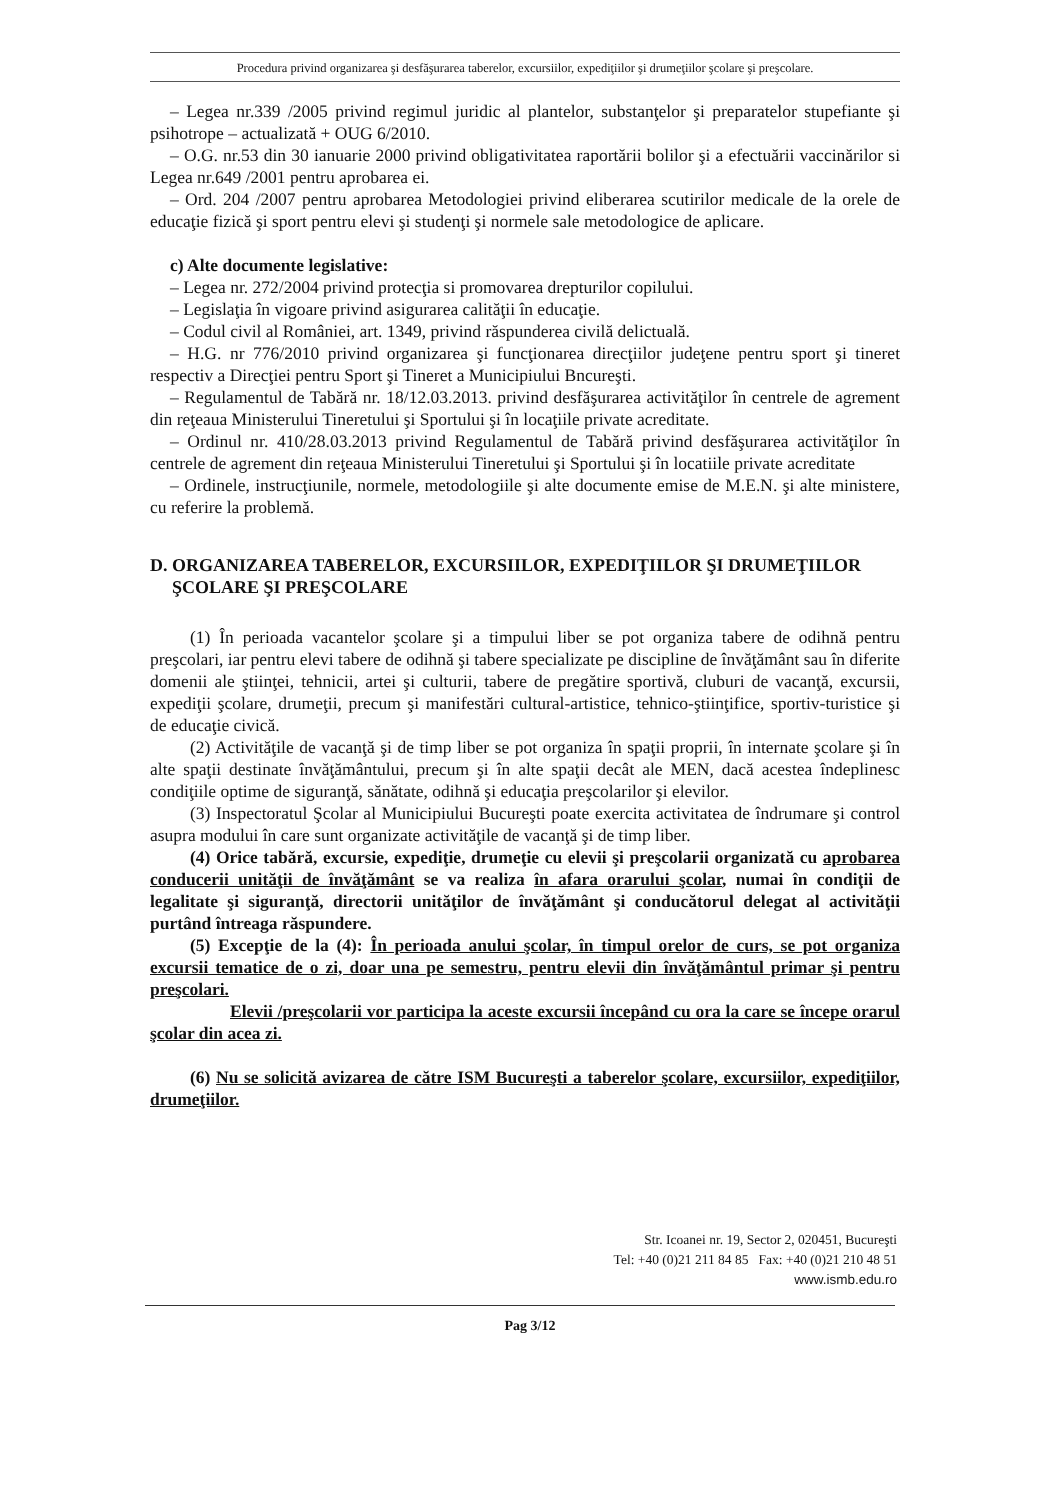Procedura privind organizarea şi desfăşurarea taberelor, excursiilor, expediţiilor şi drumeţiilor şcolare şi preşcolare.
– Legea nr.339 /2005 privind regimul juridic al plantelor, substanţelor şi preparatelor stupefiante şi psihotrope – actualizată + OUG 6/2010.
– O.G. nr.53 din 30 ianuarie 2000 privind obligativitatea raportării bolilor şi a efectuării vaccinărilor si Legea nr.649 /2001 pentru aprobarea ei.
– Ord. 204 /2007 pentru aprobarea Metodologiei privind eliberarea scutirilor medicale de la orele de educaţie fizică şi sport pentru elevi şi studenţi şi normele sale metodologice de aplicare.
c) Alte documente legislative:
– Legea nr. 272/2004 privind protecţia si promovarea drepturilor copilului.
– Legislaţia în vigoare privind asigurarea calităţii în educaţie.
– Codul civil al României, art. 1349, privind răspunderea civilă delictuală.
– H.G. nr 776/2010 privind organizarea şi funcţionarea direcţiilor judeţene pentru sport şi tineret respectiv a Direcţiei pentru Sport şi Tineret a Municipiului Bncureşti.
– Regulamentul de Tabără nr. 18/12.03.2013. privind desfăşurarea activităţilor în centrele de agrement din reţeaua Ministerului Tineretului şi Sportului şi în locaţiile private acreditate.
– Ordinul nr. 410/28.03.2013 privind Regulamentul de Tabără privind desfăşurarea activităţilor în centrele de agrement din reţeaua Ministerului Tineretului şi Sportului şi în locatiile private acreditate
– Ordinele, instrucţiunile, normele, metodologiile şi alte documente emise de M.E.N. şi alte ministere, cu referire la problemă.
D. ORGANIZAREA TABERELOR, EXCURSIILOR, EXPEDIŢIILOR ŞI DRUMEŢIILOR ŞCOLARE ŞI PREŞCOLARE
(1) În perioada vacantelor şcolare şi a timpului liber se pot organiza tabere de odihnă pentru preşcolari, iar pentru elevi tabere de odihnă şi tabere specializate pe discipline de învăţământ sau în diferite domenii ale ştiinţei, tehnicii, artei şi culturii, tabere de pregătire sportivă, cluburi de vacanţă, excursii, expediţii şcolare, drumeţii, precum şi manifestări cultural-artistice, tehnico-ştiinţifice, sportiv-turistice şi de educaţie civică.
(2) Activităţile de vacanţă şi de timp liber se pot organiza în spaţii proprii, în internate şcolare şi în alte spaţii destinate învăţământului, precum şi în alte spaţii decât ale MEN, dacă acestea îndeplinesc condiţiile optime de siguranţă, sănătate, odihnă şi educaţia preşcolarilor şi elevilor.
(3) Inspectoratul Şcolar al Municipiului Bucureşti poate exercita activitatea de îndrumare şi control asupra modului în care sunt organizate activităţile de vacanţă şi de timp liber.
(4) Orice tabără, excursie, expediţie, drumeţie cu elevii şi preşcolarii organizată cu aprobarea conducerii unităţii de învăţământ se va realiza în afara orarului şcolar, numai în condiţii de legalitate şi siguranţă, directorii unităţilor de învăţământ şi conducătorul delegat al activităţii purtând întreaga răspundere.
(5) Excepţie de la (4): În perioada anului şcolar, în timpul orelor de curs, se pot organiza excursii tematice de o zi, doar una pe semestru, pentru elevii din învăţământul primar şi pentru preşcolari.
Elevii /preşcolarii vor participa la aceste excursii începând cu ora la care se începe orarul şcolar din acea zi.
(6) Nu se solicită avizarea de către ISM Bucureşti a taberelor şcolare, excursiilor, expediţiilor, drumeţiilor.
Str. Icoanei nr. 19, Sector 2, 020451, Bucureşti
Tel: +40 (0)21 211 84 85 Fax: +40 (0)21 210 48 51
www.ismb.edu.ro
Pag 3/12